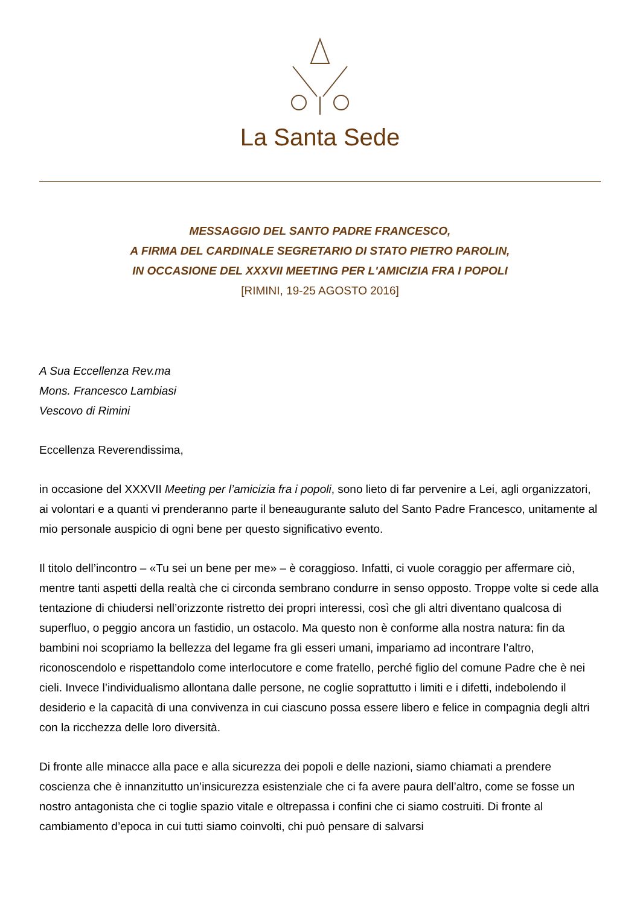La Santa Sede
MESSAGGIO DEL SANTO PADRE FRANCESCO,
A FIRMA DEL CARDINALE SEGRETARIO DI STATO PIETRO PAROLIN,
IN OCCASIONE DEL XXXVII MEETING PER L'AMICIZIA FRA I POPOLI
[RIMINI, 19-25 AGOSTO 2016]
A Sua Eccellenza Rev.ma
Mons. Francesco Lambiasi
Vescovo di Rimini
Eccellenza Reverendissima,
in occasione del XXXVII Meeting per l’amicizia fra i popoli, sono lieto di far pervenire a Lei, agli organizzatori, ai volontari e a quanti vi prenderanno parte il beneaugurante saluto del Santo Padre Francesco, unitamente al mio personale auspicio di ogni bene per questo significativo evento.
Il titolo dell’incontro – «Tu sei un bene per me» – è coraggioso. Infatti, ci vuole coraggio per affermare ciò, mentre tanti aspetti della realtà che ci circonda sembrano condurre in senso opposto. Troppe volte si cede alla tentazione di chiudersi nell’orizzonte ristretto dei propri interessi, così che gli altri diventano qualcosa di superfluo, o peggio ancora un fastidio, un ostacolo. Ma questo non è conforme alla nostra natura: fin da bambini noi scopriamo la bellezza del legame fra gli esseri umani, impariamo ad incontrare l’altro, riconoscendolo e rispettandolo come interlocutore e come fratello, perché figlio del comune Padre che è nei cieli. Invece l’individualismo allontana dalle persone, ne coglie soprattutto i limiti e i difetti, indebolendo il desiderio e la capacità di una convivenza in cui ciascuno possa essere libero e felice in compagnia degli altri con la ricchezza delle loro diversità.
Di fronte alle minacce alla pace e alla sicurezza dei popoli e delle nazioni, siamo chiamati a prendere coscienza che è innanzitutto un’insicurezza esistenziale che ci fa avere paura dell’altro, come se fosse un nostro antagonista che ci toglie spazio vitale e oltrepassa i confini che ci siamo costruiti. Di fronte al cambiamento d’epoca in cui tutti siamo coinvolti, chi può pensare di salvarsi